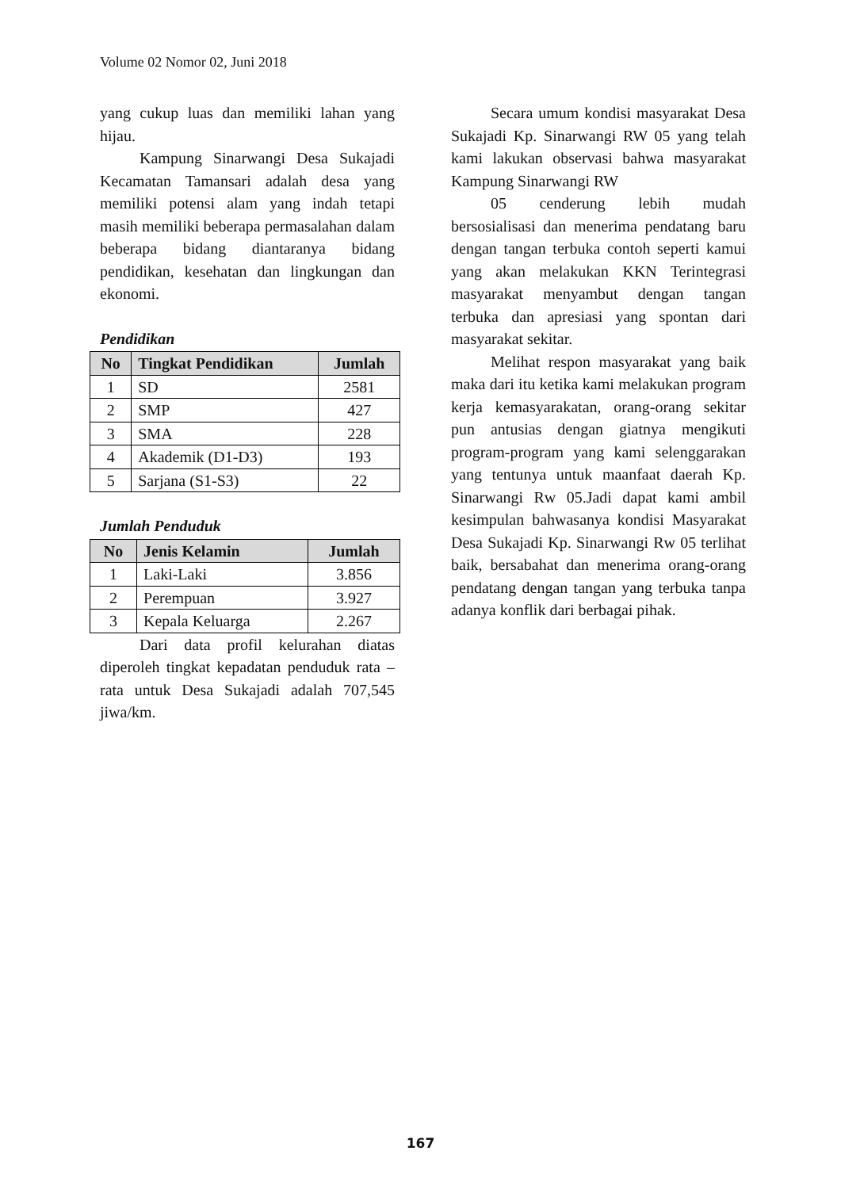Volume 02 Nomor 02, Juni 2018
yang cukup luas dan memiliki lahan yang hijau.
Kampung Sinarwangi Desa Sukajadi Kecamatan Tamansari adalah desa yang memiliki potensi alam yang indah tetapi masih memiliki beberapa permasalahan dalam beberapa bidang diantaranya bidang pendidikan, kesehatan dan lingkungan dan ekonomi.
Pendidikan
| No | Tingkat Pendidikan | Jumlah |
| --- | --- | --- |
| 1 | SD | 2581 |
| 2 | SMP | 427 |
| 3 | SMA | 228 |
| 4 | Akademik (D1-D3) | 193 |
| 5 | Sarjana (S1-S3) | 22 |
Jumlah Penduduk
| No | Jenis Kelamin | Jumlah |
| --- | --- | --- |
| 1 | Laki-Laki | 3.856 |
| 2 | Perempuan | 3.927 |
| 3 | Kepala Keluarga | 2.267 |
Dari data profil kelurahan diatas diperoleh tingkat kepadatan penduduk rata – rata untuk Desa Sukajadi adalah 707,545 jiwa/km.
Secara umum kondisi masyarakat Desa Sukajadi Kp. Sinarwangi RW 05 yang telah kami lakukan observasi bahwa masyarakat Kampung Sinarwangi RW
05 cenderung lebih mudah bersosialisasi dan menerima pendatang baru dengan tangan terbuka contoh seperti kamui yang akan melakukan KKN Terintegrasi masyarakat menyambut dengan tangan terbuka dan apresiasi yang spontan dari masyarakat sekitar.
Melihat respon masyarakat yang baik maka dari itu ketika kami melakukan program kerja kemasyarakatan, orang-orang sekitar pun antusias dengan giatnya mengikuti program-program yang kami selenggarakan yang tentunya untuk maanfaat daerah Kp. Sinarwangi Rw 05.Jadi dapat kami ambil kesimpulan bahwasanya kondisi Masyarakat Desa Sukajadi Kp. Sinarwangi Rw 05 terlihat baik, bersabahat dan menerima orang-orang pendatang dengan tangan yang terbuka tanpa adanya konflik dari berbagai pihak.
167